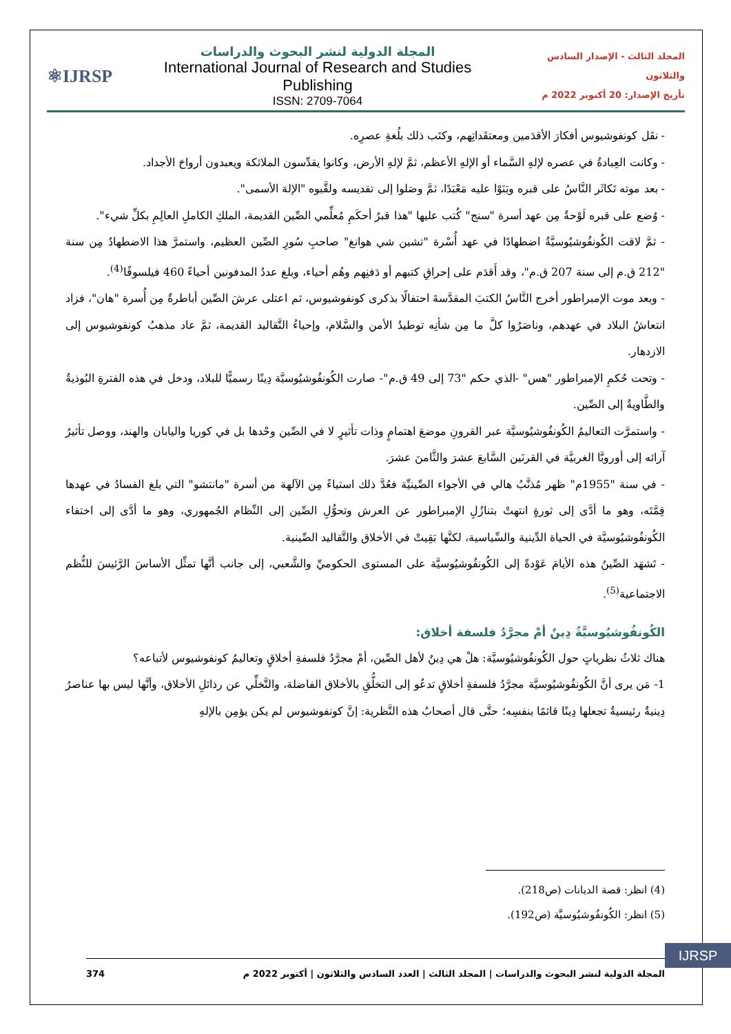⚛IJRSP
المجلة الدولية لنشر البحوث والدراسات
International Journal of Research and Studies Publishing
ISSN: 2709-7064
المجلد الثالث - الإصدار السادس والثلاثون
تأريخ الإصدار: 20 أكتوبر 2022 م
- نقَل كونفوشيوس أفكارَ الأقدَمين ومعتقَداتِهم، وكتَب ذلك بلُغةِ عصرِه.
- وكانت العِبادةُ في عصره لإلهِ السَّماء أو الإلهِ الأعظم، ثمَّ لإلهِ الأرض، وكانوا يقدِّسون الملائكة ويعبدون أرواحَ الأجداد.
- بعد موته تَكاثَر النَّاسُ على قبره وبَنَوْا عليه مَعْبَدًا، ثمَّ وصَلوا إلى تقديسه ولقَّبوه "الإلهَ الأسمى".
- وُضع على قبره لَوْحةٌ مِن عهد أسرة "سنج" كُتب عليها "هذا قبرُ أحكَمِ مُعلِّمي الصِّين القديمة، الملكِ الكاملِ العالِمِ بكلِّ شيء".
- ثمَّ لاقت الكُونفُوشيُوسيَّةُ اضطهادًا في عهد أُسْرة "تشين شي هوانغ" صاحبِ سُورِ الصِّين العظيم، واستمرَّ هذا الاضطهادُ مِن سنة "212 ق.م إلى سنة 207 ق.م"، وقد أَقدَم على إحراقِ كتبهم أو دَفنِهم وهُم أحياء، وبلغ عددُ المدفونين أحياءً 460 فيلسوفًا<sup>(4)</sup>.
- وبعد موت الإمبراطور أخرج النَّاسُ الكتبَ المقدَّسةَ احتفالًا بذكرى كونفوشيوس، ثم اعتلى عرشَ الصِّين أباطرةٌ مِن أُسرة "هان"، فزاد انتعاشُ البلاد في عهدهم، وناصَرُوا كلَّ ما مِن شأنِه توطيدُ الأمن والسَّلام، وإحياءُ التَّقاليد القديمة، ثمَّ عاد مذهبُ كونفوشيوس إلى الازدهار.
- وتحت حُكمِ الإمبراطور "هس" -الذي حكم "73 إلى 49 ق.م"- صارت الكُونفُوشيُوسيَّة دِينًا رسميًّا للبلاد، ودخل في هذه الفترةِ البُوذيةُ والطَّاويةُ إلى الصِّين.
- واستمرَّت التعاليمُ الكُونفُوشيُوسيَّة عبر القرونِ موضعَ اهتمامٍ وذات تأثيرٍ لا في الصِّين وحْدها بل في كوريا واليابان والهند، ووصل تأثيرُ آرائه إلى أوروبَّا الغربيَّة في القرنَين السَّابعَ عشرَ والثَّامنَ عشرَ.
- في سنة "1955م" ظهر مُذنَّبُ هالي في الأجواء الصِّينيِّة فعُدَّ ذلك استياءً مِن الآلهة من أسرة "مانتشو" التي بلغ الفسادُ في عهدها قِمَّتَه، وهو ما أدَّى إلى ثورةٍ انتهتْ بتنازُلِ الإمبراطور عن العرش وتحوُّلِ الصِّين إلى النِّظام الجُمهوري، وهو ما أدَّى إلى اختفاء الكُونفُوشيُوسيَّة في الحياة الدِّينية والسِّياسية، لكنَّها بَقِيتْ في الأخلاق والتَّقاليد الصِّينية.
- تَشهَد الصِّينُ هذه الأيامَ عَوْدةً إلى الكُونفُوشيُوسيَّة على المستوى الحكوميِّ والشَّعبي، إلى جانب أنَّها تمثِّل الأساسَ الرَّئيسَ للنُّظم الاجتماعية<sup>(5)</sup>.
الكُونفُوشيُوسيَّةُ دِينٌ أمْ مجرَّدُ فلسفة أخلاق:
هناك ثلاثُ نظرياتٍ حول الكُونفُوشيُوسيَّة: هلْ هي دِينٌ لأهل الصِّين، أمْ مجرَّدُ فلسفةِ أخلاقٍ وتعاليمُ كونفوشيوس لأتباعه؟
1- مَن يرى أنَّ الكُونفُوشيُوسيَّة مجرَّدُ فلسفةِ أخلاقٍ تدعُو إلى التخلُّقِ بالأخلاق الفاضلة، والتَّخلِّي عن رذائلِ الأخلاق، وأنَّها ليس بها عناصرُ دِينيةٌ رئيسيةٌ تجعلها دِينًا قائمًا بنفسِه؛ حتَّى قال أصحابُ هذه النَّظرية: إنَّ كونفوشيوس لم يكن يؤمِن بالإلهِ
(4) انظر: قصة الديانات (ص218).
(5) انظر: الكُونفُوشيُوسيَّة (ص192).
IJRSP
المجلة الدولية لنشر البحوث والدراسات | المجلد الثالث | العدد السادس والثلاثون | أكتوبر 2022 م 374